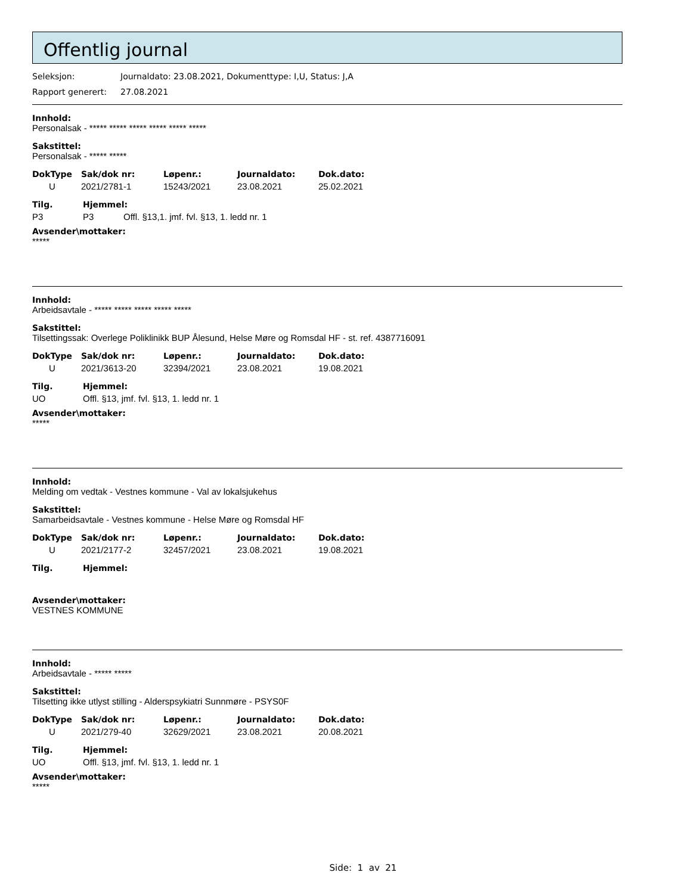Offentlig journal
Seleksjon: Journaldato: 23.08.2021, Dokumenttype: I,U, Status: J,A
Rapport generert: 27.08.2021
Innhold:
Personalsak - ***** ***** ***** ***** ***** *****
Sakstittel:
Personalsak - ***** *****
| DokType | Sak/dok nr: | Løpenr.: | Journaldato: | Dok.dato: |
| --- | --- | --- | --- | --- |
| U | 2021/2781-1 | 15243/2021 | 23.08.2021 | 25.02.2021 |
| Tilg. | Hjemmel: | |
| --- | --- | --- |
| P3 | P3 | Offl. §13,1. jmf. fvl. §13, 1. ledd nr. 1 |
Avsender\mottaker:
*****
Innhold:
Arbeidsavtale - ***** ***** ***** ***** *****
Sakstittel:
Tilsettingssak: Overlege Poliklinikk BUP Ålesund, Helse Møre og Romsdal HF - st. ref. 4387716091
| DokType | Sak/dok nr: | Løpenr.: | Journaldato: | Dok.dato: |
| --- | --- | --- | --- | --- |
| U | 2021/3613-20 | 32394/2021 | 23.08.2021 | 19.08.2021 |
| Tilg. | Hjemmel: |
| --- | --- |
| UO | Offl. §13, jmf. fvl. §13, 1. ledd nr. 1 |
Avsender\mottaker:
*****
Innhold:
Melding om vedtak - Vestnes kommune - Val av lokalsjukehus
Sakstittel:
Samarbeidsavtale - Vestnes kommune - Helse Møre og Romsdal HF
| DokType | Sak/dok nr: | Løpenr.: | Journaldato: | Dok.dato: |
| --- | --- | --- | --- | --- |
| U | 2021/2177-2 | 32457/2021 | 23.08.2021 | 19.08.2021 |
| Tilg. | Hjemmel: |
| --- | --- |
Avsender\mottaker:
VESTNES KOMMUNE
Innhold:
Arbeidsavtale - ***** *****
Sakstittel:
Tilsetting ikke utlyst stilling - Alderspsykiatri Sunnmøre - PSYS0F
| DokType | Sak/dok nr: | Løpenr.: | Journaldato: | Dok.dato: |
| --- | --- | --- | --- | --- |
| U | 2021/279-40 | 32629/2021 | 23.08.2021 | 20.08.2021 |
| Tilg. | Hjemmel: |
| --- | --- |
| UO | Offl. §13, jmf. fvl. §13, 1. ledd nr. 1 |
Avsender\mottaker:
*****
Side: 1 av 21